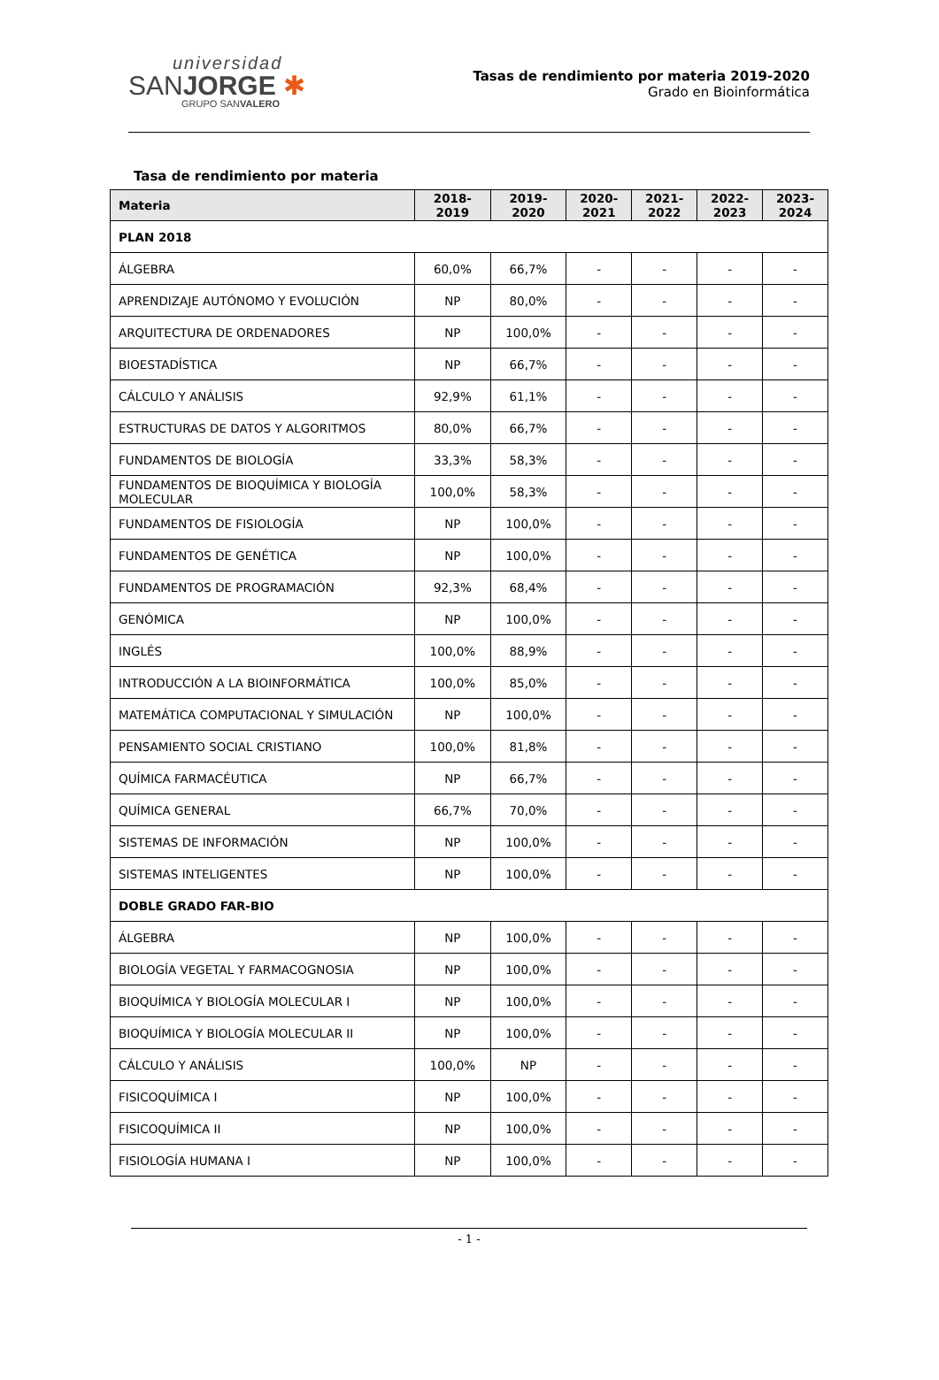universidad
SANJORGE ✱
GRUPO SANVALERO
Tasas de rendimiento por materia 2019-2020
Grado en Bioinformática
Tasa de rendimiento por materia
| Materia | 2018- 2019 | 2019- 2020 | 2020- 2021 | 2021- 2022 | 2022- 2023 | 2023- 2024 |
| --- | --- | --- | --- | --- | --- | --- |
| PLAN 2018 | | | | | | |
| ÁLGEBRA | 60,0% | 66,7% | - | - | - | - |
| APRENDIZAJE AUTÓNOMO Y EVOLUCIÓN | NP | 80,0% | - | - | - | - |
| ARQUITECTURA DE ORDENADORES | NP | 100,0% | - | - | - | - |
| BIOESTADÍSTICA | NP | 66,7% | - | - | - | - |
| CÁLCULO Y ANÁLISIS | 92,9% | 61,1% | - | - | - | - |
| ESTRUCTURAS DE DATOS Y ALGORITMOS | 80,0% | 66,7% | - | - | - | - |
| FUNDAMENTOS DE BIOLOGÍA | 33,3% | 58,3% | - | - | - | - |
| FUNDAMENTOS DE BIOQUÍMICA Y BIOLOGÍA MOLECULAR | 100,0% | 58,3% | - | - | - | - |
| FUNDAMENTOS DE FISIOLOGÍA | NP | 100,0% | - | - | - | - |
| FUNDAMENTOS DE GENÉTICA | NP | 100,0% | - | - | - | - |
| FUNDAMENTOS DE PROGRAMACIÓN | 92,3% | 68,4% | - | - | - | - |
| GENÓMICA | NP | 100,0% | - | - | - | - |
| INGLÉS | 100,0% | 88,9% | - | - | - | - |
| INTRODUCCIÓN A LA BIOINFORMÁTICA | 100,0% | 85,0% | - | - | - | - |
| MATEMÁTICA COMPUTACIONAL Y SIMULACIÓN | NP | 100,0% | - | - | - | - |
| PENSAMIENTO SOCIAL CRISTIANO | 100,0% | 81,8% | - | - | - | - |
| QUÍMICA FARMACÉUTICA | NP | 66,7% | - | - | - | - |
| QUÍMICA GENERAL | 66,7% | 70,0% | - | - | - | - |
| SISTEMAS DE INFORMACIÓN | NP | 100,0% | - | - | - | - |
| SISTEMAS INTELIGENTES | NP | 100,0% | - | - | - | - |
| DOBLE GRADO FAR-BIO | | | | | | |
| ÁLGEBRA | NP | 100,0% | - | - | - | - |
| BIOLOGÍA VEGETAL Y FARMACOGNOSIA | NP | 100,0% | - | - | - | - |
| BIOQUÍMICA Y BIOLOGÍA MOLECULAR I | NP | 100,0% | - | - | - | - |
| BIOQUÍMICA Y BIOLOGÍA MOLECULAR II | NP | 100,0% | - | - | - | - |
| CÁLCULO Y ANÁLISIS | 100,0% | NP | - | - | - | - |
| FISICOQUÍMICA I | NP | 100,0% | - | - | - | - |
| FISICOQUÍMICA II | NP | 100,0% | - | - | - | - |
| FISIOLOGÍA HUMANA I | NP | 100,0% | - | - | - | - |
- 1 -